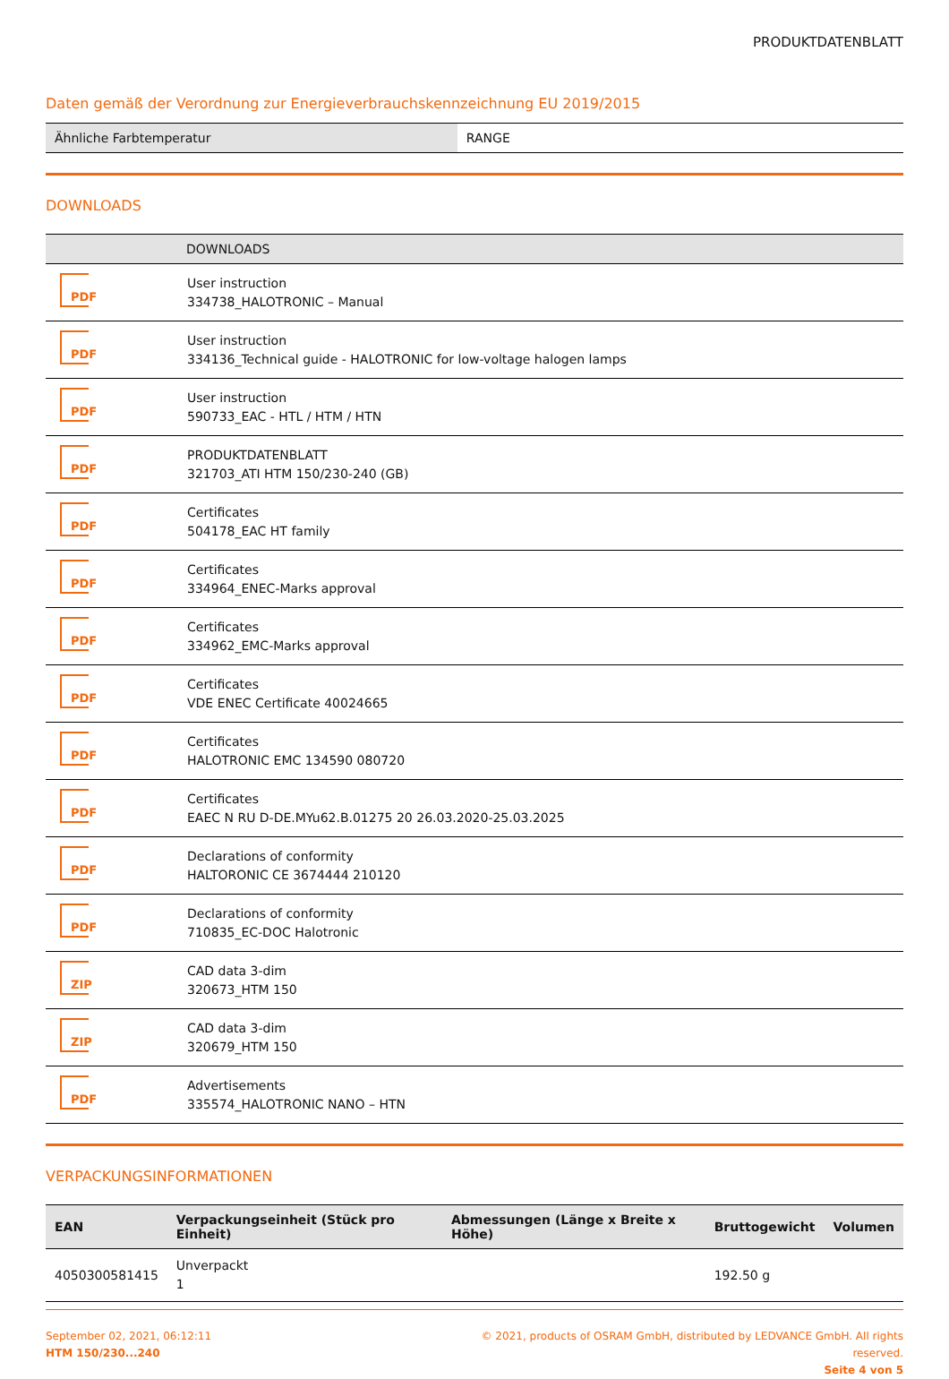PRODUKTDATENBLATT
Daten gemäß der Verordnung zur Energieverbrauchskennzeichnung EU 2019/2015
| Ähnliche Farbtemperatur | RANGE |
DOWNLOADS
| | DOWNLOADS |
| --- | --- |
| PDF | User instruction 334738_HALOTRONIC – Manual |
| PDF | User instruction 334136_Technical guide - HALOTRONIC for low-voltage halogen lamps |
| PDF | User instruction 590733_EAC - HTL / HTM / HTN |
| PDF | PRODUKTDATENBLATT 321703_ATI HTM 150/230-240 (GB) |
| PDF | Certificates 504178_EAC HT family |
| PDF | Certificates 334964_ENEC-Marks approval |
| PDF | Certificates 334962_EMC-Marks approval |
| PDF | Certificates VDE ENEC Certificate 40024665 |
| PDF | Certificates HALOTRONIC EMC 134590 080720 |
| PDF | Certificates EAEC N RU D-DE.MYu62.B.01275 20 26.03.2020-25.03.2025 |
| PDF | Declarations of conformity HALTORONIC CE 3674444 210120 |
| PDF | Declarations of conformity 710835_EC-DOC Halotronic |
| ZIP | CAD data 3-dim 320673_HTM 150 |
| ZIP | CAD data 3-dim 320679_HTM 150 |
| PDF | Advertisements 335574_HALOTRONIC NANO – HTN |
VERPACKUNGSINFORMATIONEN
| EAN | Verpackungseinheit (Stück pro Einheit) | Abmessungen (Länge x Breite x Höhe) | Bruttogewicht | Volumen |
| --- | --- | --- | --- | --- |
| 4050300581415 | Unverpackt 1 | | 192.50 g | |
September 02, 2021, 06:12:11
HTM 150/230...240
© 2021, products of OSRAM GmbH, distributed by LEDVANCE GmbH. All rights
reserved.
Seite 4 von 5